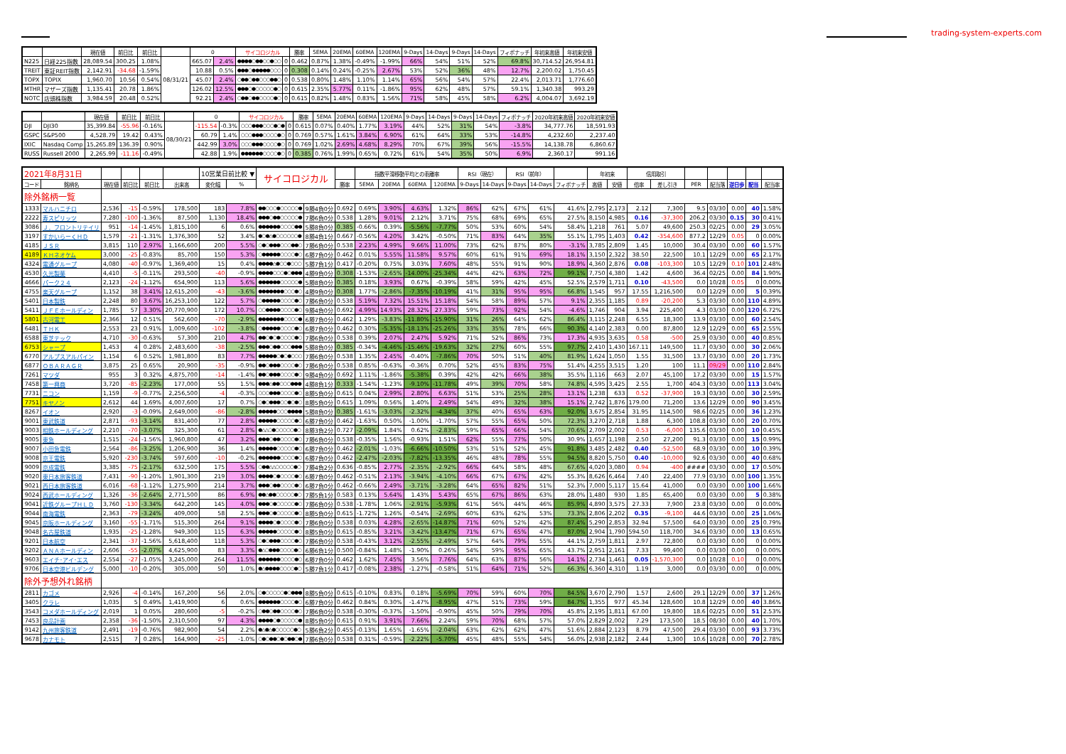trading-system-experts.com
| | | 現在値 | 前日比 | 前日比 | | 0 | | サイコロジカル | | 勝率 | 5EMA | 20EMA | 60EMA | 120EMA | 9-Days | 14-Days | 9-Days | 14-Days | フィボナッチ | 年初来高値 | 年初来安値 |
| --- | --- | --- | --- | --- | --- | --- | --- | --- | --- | --- | --- | --- | --- | --- | --- | --- | --- | --- | --- | --- | --- |
| N225 | 日経225指数 | 28,089.54 | 300.25 | 1.08% | 08/31/21 | 665.07 | 2.4% | ●●●●○●●○○●○○ | 0 | 0.462 | 0.87% | 1.38% | -0.49% | -1.99% | 66% | 54% | 51% | 52% | 69.8% | 30,714.52 | 26,954.81 |
| TREIT | 東証REIT指数 | 2,142.91 | -34.68 | -1.59% | | 10.88 | 0.5% | ●●●○●●●●●○○○ | 0 | 0.308 | 0.14% | 0.24% | -0.25% | 2.67% | 53% | 52% | 36% | 48% | 12.7% | 2,200.02 | 1,750.45 |
| TOPX | TOPIX | 1,960.70 | 10.56 | 0.54% | | 45.07 | 2.4% | ○●●○●●○○○●●○ | 0 | 0.538 | 0.80% | 1.48% | 1.10% | 1.14% | 65% | 56% | 54% | 57% | 22.4% | 2,013.71 | 1,776.60 |
| MTHR | マザーズ指数 | 1,135.41 | 20.78 | 1.86% | | 126.02 | 12.5% | ●●●○●○○○○○●○ | 0 | 0.615 | 2.35% | 5.77% | 0.11% | -1.86% | 95% | 62% | 48% | 57% | 59.1% | 1,340.38 | 993.29 |
| NOTC | 店頭株指数 | 3,984.59 | 20.48 | 0.52% | | 92.21 | 2.4% | ○●●○●●○○○○●○ | 0 | 0.615 | 0.82% | 1.48% | 0.83% | 1.56% | 71% | 58% | 45% | 58% | 6.2% | 4,004.07 | 3,692.19 |
| | | 現在値 | 前日比 | 前日比 | | 0 | | サイコロジカル | | 勝率 | 5EMA | 20EMA | 60EMA | 120EMA | 9-Days | 14-Days | 9-Days | 14-Days | フィボナッチ | 2020年初来高値 | 2020年初来安値 |
| --- | --- | --- | --- | --- | --- | --- | --- | --- | --- | --- | --- | --- | --- | --- | --- | --- | --- | --- | --- | --- | --- |
| DJI | DJI30 | 35,399.84 | -55.96 | -0.16% | 08/30/21 | -115.54 | -0.3% | ○○○●●●○○○●○● | 0 | 0.615 | 0.07% | 0.40% | 1.77% | 3.19% | 44% | 52% | 31% | 54% | -3.8% | 34,777.76 | 18,591.93 |
| GSPC | S&P500 | 4,528.79 | 19.42 | 0.43% | | 60.79 | 1.4% | ○○○●●●○○○○●○ | 0 | 0.769 | 0.57% | 1.61% | 3.84% | 6.90% | 61% | 64% | 33% | 53% | -14.8% | 4,232.60 | 2,237.40 |
| IXIC | Nasdaq Comp | 15,265.89 | 136.39 | 0.90% | | 442.99 | 3.0% | ○○○●●●○○○○●○ | 0 | 0.769 | 1.02% | 2.69% | 4.68% | 8.29% | 70% | 67% | 39% | 56% | -15.5% | 14,138.78 | 6,860.67 |
| RUSS | Russell 2000 | 2,265.99 | -11.16 | -0.49% | | 42.88 | 1.9% | ●●●●●●○○○○●○ | 0 | 0.385 | 0.76% | 1.99% | 0.65% | 0.72% | 61% | 54% | 35% | 50% | 6.9% | 2,360.17 | 991.16 |
| 2021年8月31日 | | | | | | 10営業日前比較 ▼ | | サイコロジカル | | | 指数平滑移動平均との乖離率 | | | | RSI（現在） | | RSI（前年） | | | 年初来 | | 信用取引 | | | | | | |
| --- | --- | --- | --- | --- | --- | --- | --- | --- | --- | --- | --- | --- | --- | --- | --- | --- | --- | --- | --- | --- | --- | --- | --- | --- | --- | --- | --- | --- |
| コード | 銘柄名 | 現在値 | 前日比 | 前日比 | 出来高 | 変化幅 | % | | | 勝率 | 5EMA | 20EMA | 60EMA | 120EMA | 9-Days | 14-Days | 9-Days | 14-Days | フィボナッチ | 高値 | 安値 | 倍率 | 差し引き | PER | 配当落 | 逆日歩 | 配当 | 配当率 |
| 除外銘柄一覧 | | | | | | | | | | | | | | | | | | | | | | | | | | | | |
| 1333 | マルハニチロ | 2,536 | -15 | -0.59% | 178,500 | 183 | 7.8% | ●●○○○●○○○○○● | 9勝4負0分 | 0.692 | 0.69% | 3.90% | 4.63% | 1.32% | 86% | 62% | 67% | 61% | 41.6% | 2,795 | 2,173 | 2.12 | 7,300 | 9.5 | 03/30 | 0.00 | 40 | 1.58% |
| 2222 | 寿スピリッツ | 7,280 | -100 | -1.36% | 87,500 | 1,130 | 18.4% | ●●●○●●○○○○○● | 7勝6負0分 | 0.538 | 1.28% | 9.01% | 2.12% | 3.71% | 75% | 68% | 69% | 65% | 27.5% | 8,150 | 4,985 | 0.16 | -37,300 | 206.2 | 03/30 | 0.15 | 30 | 0.41% |
| 3086 | Ｊ．フロントリテイリ | 951 | -14 | -1.45% | 1,815,100 | 6 | 0.6% | ●●●●●●○○○○●● | 5勝8負0分 | 0.385 | -0.66% | 0.39% | -5.56% | -7.77% | 50% | 53% | 60% | 54% | 58.4% | 1,218 | 761 | 5.07 | 49,600 | 250.3 | 02/25 | 0.00 | 29 | 3.05% |
| 3197 | すかいらーくＨＤ | 1,579 | -21 | -1.31% | 1,376,300 | 52 | 3.4% | ●○●△●○○○○○○● | 8勝4負1分 | 0.667 | -0.56% | 4.20% | 3.42% | -0.50% | 71% | 83% | 64% | 35% | 55.1% | 1,795 | 1,403 | 0.42 | -354,600 | 877.2 | 12/29 | 0.05 | 0 | 0.00% |
| 4185 | ＪＳＲ | 3,815 | 110 | 2.97% | 1,166,600 | 200 | 5.5% | ○●○●●●○○○●●○ | 7勝6負0分 | 0.538 | 2.23% | 4.99% | 9.66% | 11.00% | 73% | 62% | 87% | 80% | -3.1% | 3,785 | 2,809 | 1.45 | 10,000 | 30.4 | 03/30 | 0.00 | 60 | 1.57% |
| 4189 | ＫＨネオケム | 3,000 | -25 | -0.83% | 85,700 | 150 | 5.3% | ○●●●●●○○○○●○ | 6勝7負0分 | 0.462 | 0.01% | 5.55% | 11.58% | 9.57% | 60% | 61% | 91% | 69% | 18.1% | 3,150 | 2,322 | 38.50 | 22,500 | 10.1 | 12/29 | 0.00 | 65 | 2.17% |
| 4324 | 電通グループ | 4,080 | -40 | -0.97% | 1,369,400 | 15 | 0.4% | ●●●●△●○○●○○○ | 5勝7負1分 | 0.417 | -0.20% | 0.75% | 3.03% | 7.60% | 48% | 55% | 91% | 90% | 18.9% | 4,360 | 2,876 | 0.08 | -103,300 | 10.5 | 12/29 | 0.10 | 101 | 2.48% |
| 4530 | 久光製薬 | 4,410 | -5 | -0.11% | 293,500 | -40 | -0.9% | ●●●●○○○●○●●● | 4勝9負0分 | 0.308 | -1.53% | -2.65% | -14.00% | -25.34% | 44% | 42% | 63% | 72% | 99.1% | 7,750 | 4,380 | 1.42 | 4,600 | 36.4 | 02/25 | 0.00 | 84 | 1.90% |
| 4666 | パーク２４ | 2,123 | -24 | -1.12% | 654,900 | 113 | 5.6% | ●●●●●●○○○○○● | 5勝8負0分 | 0.385 | 0.18% | 3.93% | 0.67% | -0.39% | 58% | 59% | 42% | 45% | 52.5% | 2,579 | 1,711 | 0.10 | -43,500 | 0.0 | 10/28 | 0.05 | 0 | 0.00% |
| 4755 | 楽天グループ | 1,152 | 38 | 3.41% | 12,615,200 | -43 | -3.6% | ●●●●●●●○○○●○ | 4勝9負0分 | 0.308 | 1.77% | -2.86% | -7.35% | -10.19% | 41% | 31% | 95% | 95% | 66.8% | 1,545 | 957 | 17.55 | 1,216,500 | 0.0 | 12/29 | 0.00 | 5 | 0.39% |
| 5401 | 日本製鉄 | 2,248 | 80 | 3.67% | 16,253,100 | 122 | 5.7% | ○●●●●●○○○○●○ | 7勝6負0分 | 0.538 | 5.19% | 7.32% | 15.51% | 15.18% | 54% | 58% | 89% | 57% | 9.1% | 2,355 | 1,185 | 0.89 | -20,200 | 5.3 | 03/30 | 0.00 | 110 | 4.89% |
| 5411 | ＪＦＥホールディン | 1,785 | 57 | 3.30% | 20,770,900 | 172 | 10.7% | ○○●●●●○○○○●○ | 9勝4負0分 | 0.692 | 4.99% | 14.93% | 28.32% | 27.33% | 59% | 73% | 92% | 54% | -4.6% | 1,746 | 904 | 3.94 | 225,400 | 4.3 | 03/30 | 0.00 | 120 | 6.72% |
| 5801 | 古河電工 | 2,366 | 12 | 0.51% | 562,600 | -70 | -2.9% | ●●●●●●●○○○○● | 6勝7負0分 | 0.462 | 1.29% | -3.83% | -11.80% | -15.90% | 31% | 26% | 64% | 62% | 86.4% | 3,115 | 2,248 | 6.55 | 18,300 | 13.9 | 03/30 | 0.00 | 60 | 2.54% |
| 6481 | ＴＨＫ | 2,553 | 23 | 0.91% | 1,009,600 | -102 | -3.8% | ○●●●●●○○○○●○ | 6勝7負0分 | 0.462 | 0.30% | -5.35% | -18.13% | -25.26% | 33% | 35% | 78% | 66% | 90.3% | 4,140 | 2,383 | 0.00 | 87,800 | 12.9 | 12/29 | 0.00 | 65 | 2.55% |
| 6588 | 東芝テック | 4,710 | -30 | -0.63% | 57,300 | 210 | 4.7% | ●●○●○●○○○○●○ | 7勝6負0分 | 0.538 | 0.39% | 2.07% | 2.47% | 5.92% | 71% | 52% | 86% | 73% | 17.3% | 4,935 | 3,635 | 0.58 | -500 | 25.9 | 03/30 | 0.00 | 40 | 0.85% |
| 6753 | シャープ | 1,453 | 4 | 0.28% | 2,483,600 | -38 | -2.5% | ●●●○●●○○○●●● | 5勝8負0分 | 0.385 | -0.34% | -4.46% | -15.46% | -19.63% | 32% | 27% | 60% | 55% | 97.7% | 2,410 | 1,430 | 167.11 | 149,500 | 11.7 | 03/30 | 0.00 | 30 | 2.06% |
| 6770 | アルプスアルパイン | 1,154 | 6 | 0.52% | 1,981,800 | 83 | 7.7% | ●●●●●○●○●○○○ | 7勝6負0分 | 0.538 | 1.35% | 2.45% | -0.40% | -7.86% | 70% | 50% | 51% | 40% | 81.9% | 1,624 | 1,050 | 1.55 | 31,500 | 13.7 | 03/30 | 0.00 | 20 | 1.73% |
| 6877 | ＯＢＡＲＡＧＲ | 3,875 | 25 | 0.65% | 20,900 | -35 | -0.9% | ●●○●●●○○○○●○ | 7勝6負0分 | 0.538 | 0.85% | -0.63% | -0.36% | 0.70% | 52% | 45% | 83% | 75% | 51.4% | 4,255 | 3,515 | 1.20 | 100 | 11.1 | 09/29 | 0.00 | 110 | 2.84% |
| 7261 | マツダ | 955 | 3 | 0.32% | 4,875,700 | -14 | -1.4% | ●●○●●●○○○○●○ | 9勝4負0分 | 0.692 | 1.11% | -1.86% | -5.38% | 0.39% | 42% | 42% | 66% | 38% | 35.5% | 1,116 | 663 | 2.07 | 45,100 | 17.2 | 03/30 | 0.00 | 15 | 1.57% |
| 7458 | 第一興商 | 3,720 | -85 | -2.23% | 177,000 | 55 | 1.5% | ●●●△●●○○○●●● | 4勝8負1分 | 0.333 | -1.54% | -1.23% | -9.10% | -11.78% | 49% | 39% | 70% | 58% | 74.8% | 4,595 | 3,425 | 2.55 | 1,700 | 404.3 | 03/30 | 0.00 | 113 | 3.04% |
| 7731 | ニコン | 1,159 | -9 | -0.77% | 2,256,500 | -4 | -0.3% | ○○○●●●○○○○●○ | 8勝5負0分 | 0.615 | 0.04% | 2.99% | 2.80% | 6.63% | 51% | 53% | 25% | 28% | 13.1% | 1,238 | 633 | 0.52 | -37,900 | 19.3 | 03/30 | 0.00 | 30 | 2.59% |
| 7751 | キヤノン | 2,612 | 44 | 1.69% | 4,007,600 | 17 | 0.7% | ○●○●●●○○●○●○ | 8勝5負0分 | 0.615 | 1.09% | 0.56% | 1.40% | 2.49% | 54% | 49% | 32% | 38% | 15.1% | 2,742 | 1,876 | 179.00 | 71,200 | 13.6 | 12/29 | 0.00 | 90 | 3.45% |
| 8267 | イオン | 2,920 | -3 | -0.09% | 2,649,000 | -86 | -2.8% | ●●●●●○○○●●●● | 5勝8負0分 | 0.385 | -1.61% | -3.03% | -2.32% | -4.34% | 37% | 40% | 65% | 63% | 92.0% | 3,675 | 2,854 | 31.95 | 114,500 | 98.6 | 02/25 | 0.00 | 36 | 1.23% |
| 9001 | 東武鉄道 | 2,871 | -93 | -3.14% | 831,400 | 77 | 2.8% | ●●●●●○○○○○●○ | 6勝7負0分 | 0.462 | -1.63% | 0.50% | -1.00% | -1.70% | 57% | 55% | 65% | 50% | 72.3% | 3,270 | 2,718 | 1.88 | 6,300 | 108.8 | 03/30 | 0.00 | 20 | 0.70% |
| 9003 | 相鉄ホールディング | 2,210 | -70 | -3.07% | 325,300 | 61 | 2.8% | ●△△○●○○○○○●○ | 8勝3負2分 | 0.727 | -2.09% | 1.84% | 0.62% | -2.83% | 59% | 65% | 66% | 54% | 70.6% | 2,709 | 2,002 | 0.53 | -6,000 | 135.6 | 03/30 | 0.00 | 10 | 0.45% |
| 9005 | 東急 | 1,515 | -24 | -1.56% | 1,960,800 | 47 | 3.2% | ●●●○●●○○○○●○ | 7勝6負0分 | 0.538 | -0.35% | 1.56% | -0.93% | 1.51% | 62% | 55% | 77% | 50% | 30.9% | 1,657 | 1,198 | 2.50 | 27,200 | 91.3 | 03/30 | 0.00 | 15 | 0.99% |
| 9007 | 小田急電鉄 | 2,564 | -86 | -3.25% | 1,206,900 | 36 | 1.4% | ●●●●●○○○○○●○ | 6勝7負0分 | 0.462 | -2.01% | -1.03% | -6.66% | -10.50% | 53% | 51% | 52% | 45% | 91.8% | 3,485 | 2,482 | 0.40 | -52,500 | 68.9 | 03/30 | 0.00 | 10 | 0.39% |
| 9008 | 京王電鉄 | 5,920 | -230 | -3.74% | 597,600 | -10 | -0.2% | ●●●●●●○○○○●○ | 6勝7負0分 | 0.462 | -2.47% | -2.03% | -7.82% | -13.35% | 46% | 48% | 78% | 55% | 94.5% | 8,820 | 5,750 | 0.40 | -10,000 | 92.6 | 03/30 | 0.00 | 40 | 0.68% |
| 9009 | 京成電鉄 | 3,385 | -75 | -2.17% | 632,500 | 175 | 5.5% | ○●●△△○○○○○●○ | 7勝4負2分 | 0.636 | -0.85% | 2.77% | -2.35% | -2.92% | 66% | 64% | 58% | 48% | 67.6% | 4,020 | 3,080 | 0.94 | -400 | #### | 03/30 | 0.00 | 17 | 0.50% |
| 9020 | 東日本旅客鉄道 | 7,431 | -90 | -1.20% | 1,901,300 | 219 | 3.0% | ●●●●○●○○○○●○ | 6勝7負0分 | 0.462 | -0.51% | 2.13% | -3.94% | -4.10% | 66% | 67% | 67% | 42% | 55.3% | 8,626 | 6,464 | 7.40 | 22,400 | 77.9 | 03/30 | 0.00 | 100 | 1.35% |
| 9021 | 西日本旅客鉄道 | 6,016 | -68 | -1.12% | 1,275,900 | 214 | 3.7% | ●●●○●●○○○○●○ | 6勝7負0分 | 0.462 | -0.66% | 2.49% | -3.71% | -3.28% | 64% | 65% | 82% | 51% | 52.3% | 7,000 | 5,117 | 15.64 | 41,000 | 0.0 | 03/30 | 0.00 | 100 | 1.66% |
| 9024 | 西武ホールディング | 1,326 | -36 | -2.64% | 2,771,500 | 86 | 6.9% | ●●△●●○○○○○●○ | 7勝5負1分 | 0.583 | 0.13% | 5.64% | 1.43% | 5.43% | 65% | 67% | 86% | 63% | 28.0% | 1,480 | 930 | 1.85 | 65,400 | 0.0 | 03/30 | 0.00 | 5 | 0.38% |
| 9041 | 近鉄グループＨＬＤ | 3,760 | -130 | -3.34% | 642,200 | 145 | 4.0% | ●●●○●○○○○○●○ | 7勝6負0分 | 0.538 | -1.78% | 1.06% | -2.91% | -5.93% | 61% | 56% | 44% | 46% | 85.9% | 4,890 | 3,575 | 27.33 | 7,900 | 23.8 | 03/30 | 0.00 | 0 | 0.00% |
| 9044 | 南海電鉄 | 2,363 | -79 | -3.24% | 409,000 | 58 | 2.5% | ●●●○●○○○○○●○ | 8勝5負0分 | 0.615 | -1.72% | 1.26% | -0.54% | -2.69% | 60% | 63% | 62% | 53% | 73.3% | 2,806 | 2,202 | 0.35 | -9,100 | 44.6 | 03/30 | 0.00 | 25 | 1.06% |
| 9045 | 京阪ホールディング | 3,160 | -55 | -1.71% | 515,300 | 264 | 9.1% | ●●●●○●○○○○●○ | 7勝6負0分 | 0.538 | 0.03% | 4.28% | -2.65% | -14.87% | 71% | 60% | 52% | 42% | 87.4% | 5,290 | 2,853 | 32.94 | 57,500 | 64.0 | 03/30 | 0.00 | 25 | 0.79% |
| 9048 | 名古屋鉄道 | 1,935 | -25 | -1.28% | 949,300 | 115 | 6.3% | ●●●●●○○○○○●○ | 8勝5負0分 | 0.615 | -0.85% | 3.21% | -3.42% | -13.47% | 71% | 67% | 65% | 47% | 87.0% | 2,904 | 1,790 | 594.50 | 118,700 | 34.6 | 03/30 | 0.00 | 13 | 0.65% |
| 9201 | 日本航空 | 2,341 | -37 | -1.56% | 5,618,400 | 118 | 5.3% | ○●○●●●○○○○●○ | 7勝6負0分 | 0.538 | -0.43% | 3.12% | -2.55% | -2.49% | 57% | 64% | 79% | 55% | 44.1% | 2,759 | 1,811 | 2.97 | 72,800 | 0.0 | 03/30 | 0.00 | 0 | 0.00% |
| 9202 | ＡＮＡホールディン | 2,606 | -55 | -2.07% | 4,625,900 | 83 | 3.3% | ●△○●●●○○○○●○ | 6勝6負1分 | 0.500 | -0.84% | 1.48% | -1.90% | 0.26% | 54% | 59% | 95% | 65% | 43.7% | 2,951 | 2,161 | 7.33 | 99,400 | 0.0 | 03/30 | 0.00 | 0 | 0.00% |
| 9603 | エイチ･アイ･エス | 2,554 | -27 | -1.05% | 3,245,000 | 264 | 11.5% | ●●●●●●○○○○●○ | 6勝7負0分 | 0.462 | 1.62% | 7.45% | 3.56% | 7.76% | 64% | 63% | 87% | 56% | 14.1% | 2,734 | 1,461 | 0.05 | -1,570,300 | 0.0 | 10/28 | 0.10 | 0 | 0.00% |
| 9706 | 日本空港ビルデング | 5,000 | -10 | -0.20% | 305,000 | 50 | 1.0% | ●△●●●●○○○○●○ | 5勝7負1分 | 0.417 | -0.08% | 2.38% | -1.27% | -0.58% | 51% | 64% | 71% | 52% | 66.3% | 6,360 | 4,310 | 1.19 | 3,000 | 0.0 | 03/30 | 0.00 | 0 | 0.00% |
| 除外予想外れ銘柄 | | | | | | | | | | | | | | | | | | | | | | | | | | | | |
| 2811 | カゴメ | 2,926 | -4 | -0.14% | 167,200 | 56 | 2.0% | ○●○○○○○●○●●● | 8勝5負0分 | 0.615 | -0.10% | 0.83% | 0.18% | -5.69% | 70% | 59% | 60% | 70% | 84.5% | 3,670 | 2,790 | 1.57 | 2,600 | 29.1 | 12/29 | 0.00 | 37 | 1.26% |
| 3405 | クラレ | 1,035 | 5 | 0.49% | 1,419,900 | 6 | 0.6% | ●●●●●●○○○○●○ | 6勝7負0分 | 0.462 | 0.84% | 0.30% | -1.47% | -8.95% | 47% | 51% | 73% | 59% | 84.7% | 1,355 | 977 | 45.34 | 128,600 | 10.8 | 12/29 | 0.00 | 40 | 3.86% |
| 3543 | コメダホールディング | 2,019 | 1 | 0.05% | 280,600 | -5 | -0.2% | ○●●○●●○○○○●○ | 7勝6負0分 | 0.538 | -0.30% | -0.37% | -1.50% | -0.90% | 45% | 50% | 79% | 70% | 45.8% | 2,195 | 1,811 | 67.00 | 19,800 | 18.6 | 02/25 | 0.00 | 51 | 2.53% |
| 7453 | 良品計画 | 2,358 | -36 | -1.50% | 2,310,500 | 97 | 4.3% | ●●●●○●○○○○○● | 8勝5負0分 | 0.615 | 0.91% | 3.91% | 7.66% | 2.24% | 59% | 70% | 68% | 57% | 57.0% | 2,829 | 2,002 | 7.29 | 173,500 | 18.5 | 08/30 | 0.00 | 40 | 1.70% |
| 9142 | 九州旅客鉄道 | 2,491 | -19 | -0.76% | 982,900 | 54 | 2.2% | ●△●△●○○○○○●○ | 5勝6負2分 | 0.455 | -0.13% | 1.65% | -1.65% | -2.04% | 63% | 62% | 62% | 47% | 51.6% | 2,884 | 2,123 | 8.79 | 47,500 | 29.4 | 03/30 | 0.00 | 93 | 3.73% |
| 9678 | カナモト | 2,515 | 7 | 0.28% | 164,900 | -25 | -1.0% | ○●○●●○●○●●○● | 7勝6負0分 | 0.538 | 0.31% | -0.59% | -2.22% | -5.70% | 45% | 48% | 55% | 54% | 56.0% | 2,938 | 2,182 | 2.44 | 1,300 | 10.6 | 10/28 | 0.00 | 70 | 2.78% |